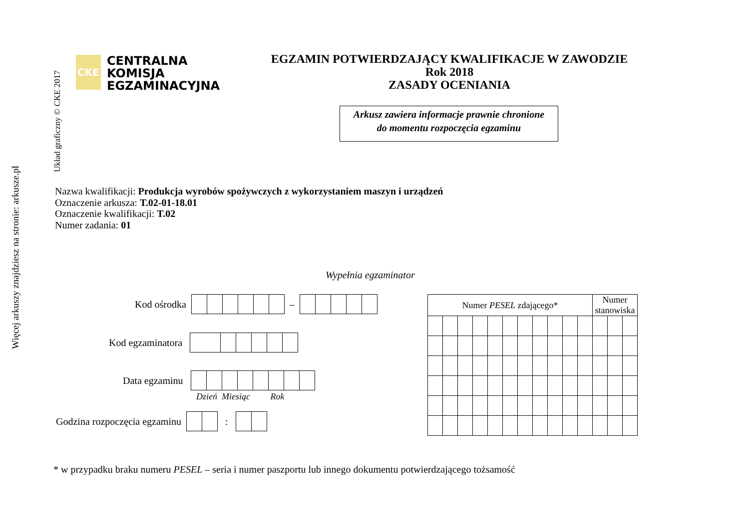Więcej arkuszy znajdziesz na stronie: arkusze.pl
Układ graficzny © CKE 2017
CKE
CENTRALNA
KOMISJA
EGZAMINACYJNA
EGZAMIN POTWIERDZAJĄCY KWALIFIKACJE W ZAWODZIE
Rok 2018
ZASADY OCENIANIA
Arkusz zawiera informacje prawnie chronione
do momentu rozpoczęcia egzaminu
Nazwa kwalifikacji: Produkcja wyrobów spożywczych z wykorzystaniem maszyn i urządzeń
Oznaczenie arkusza: T.02-01-18.01
Oznaczenie kwalifikacji: T.02
Numer zadania: 01
Wypełnia egzaminator
Kod ośrodka
–
Kod egzaminatora
Data egzaminu
Dzień Miesiąc Rok
Godzina rozpoczęcia egzaminu
:
| Numer PESEL zdającego* | | | | | | | | | | | Numer stanowiska | | |
* w przypadku braku numeru PESEL – seria i numer paszportu lub innego dokumentu potwierdzającego tożsamość